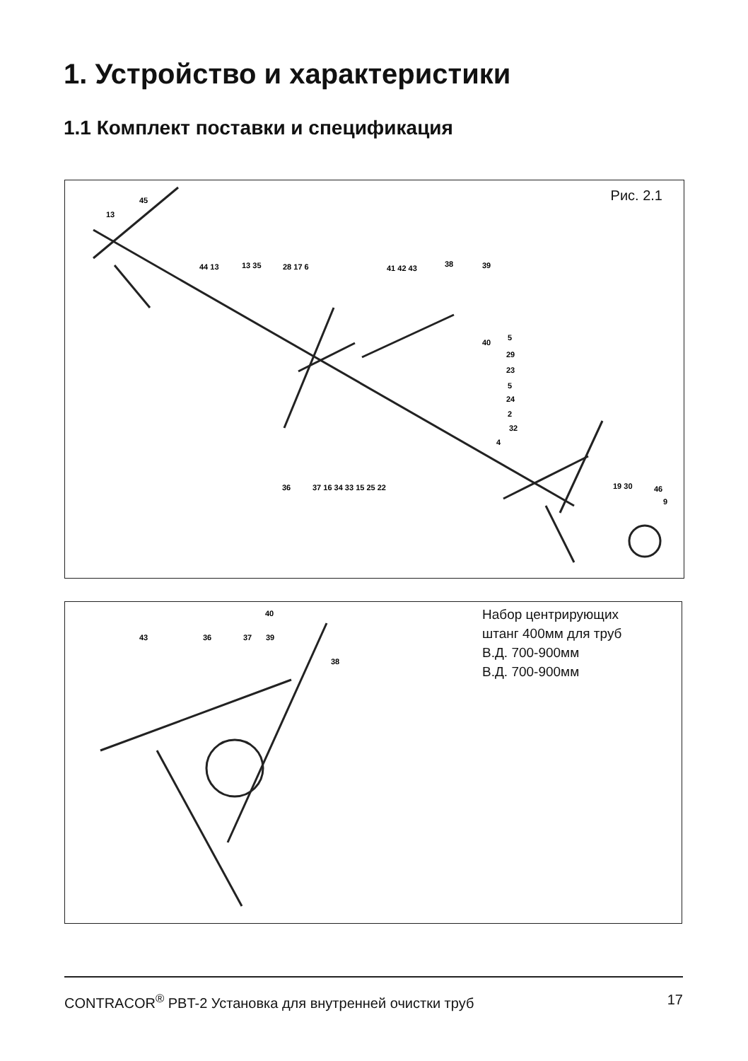1. Устройство и характеристики
1.1 Комплект поставки и спецификация
45
13
44 13
13 35
28 17 6
41 42 43
38
39
40
5
29
23
5
24
2
32
4
36
37 16 34 33 15 25 22
19 30
46
9
Рис. 2.1
43
36
37
39
40
38
Набор центрирующих
штанг 400мм для труб
В.Д. 700-900мм
В.Д. 700-900мм
CONTRACOR<sup>®</sup> PBT-2 Установка для внутренней очистки труб 17